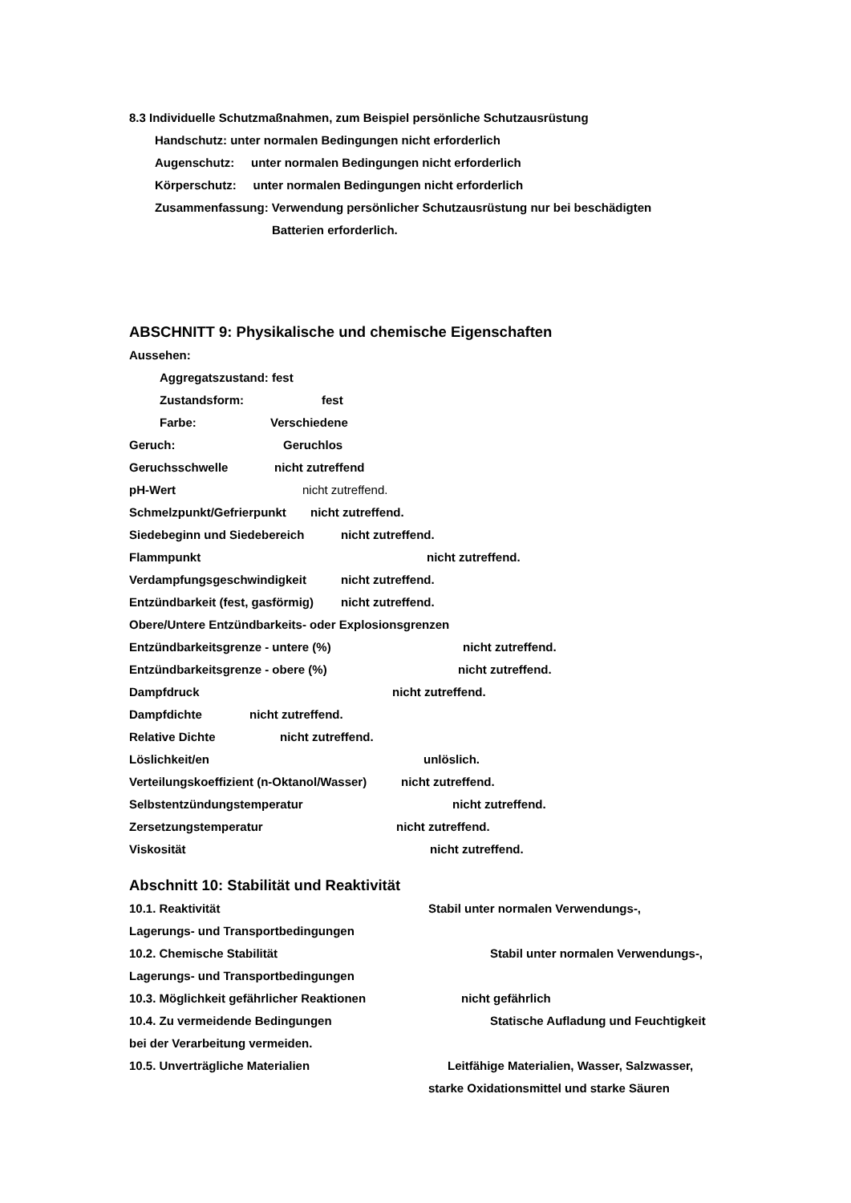8.3 Individuelle Schutzmaßnahmen, zum Beispiel persönliche Schutzausrüstung
Handschutz: unter normalen Bedingungen nicht erforderlich
Augenschutz: unter normalen Bedingungen nicht erforderlich
Körperschutz: unter normalen Bedingungen nicht erforderlich
Zusammenfassung: Verwendung persönlicher Schutzausrüstung nur bei beschädigten
Batterien erforderlich.
ABSCHNITT 9: Physikalische und chemische Eigenschaften
Aussehen:
Aggregatszustand: fest
Zustandsform: fest
Farbe: Verschiedene
Geruch: Geruchlos
Geruchsschwelle nicht zutreffend
pH-Wert nicht zutreffend.
Schmelzpunkt/Gefrierpunkt nicht zutreffend.
Siedebeginn und Siedebereich nicht zutreffend.
Flammpunkt nicht zutreffend.
Verdampfungsgeschwindigkeit nicht zutreffend.
Entzündbarkeit (fest, gasförmig) nicht zutreffend.
Obere/Untere Entzündbarkeits- oder Explosionsgrenzen
Entzündbarkeitsgrenze - untere (%) nicht zutreffend.
Entzündbarkeitsgrenze - obere (%) nicht zutreffend.
Dampfdruck nicht zutreffend.
Dampfdichte nicht zutreffend.
Relative Dichte nicht zutreffend.
Löslichkeit/en unlöslich.
Verteilungskoeffizient (n-Oktanol/Wasser) nicht zutreffend.
Selbstentzündungstemperatur nicht zutreffend.
Zersetzungstemperatur nicht zutreffend.
Viskosität nicht zutreffend.
Abschnitt 10: Stabilität und Reaktivität
10.1. Reaktivität Stabil unter normalen Verwendungs-,
Lagerungs- und Transportbedingungen
10.2. Chemische Stabilität Stabil unter normalen Verwendungs-,
Lagerungs- und Transportbedingungen
10.3. Möglichkeit gefährlicher Reaktionen nicht gefährlich
10.4. Zu vermeidende Bedingungen Statische Aufladung und Feuchtigkeit
bei der Verarbeitung vermeiden.
10.5. Unverträgliche Materialien Leitfähige Materialien, Wasser, Salzwasser,
starke Oxidationsmittel und starke Säuren